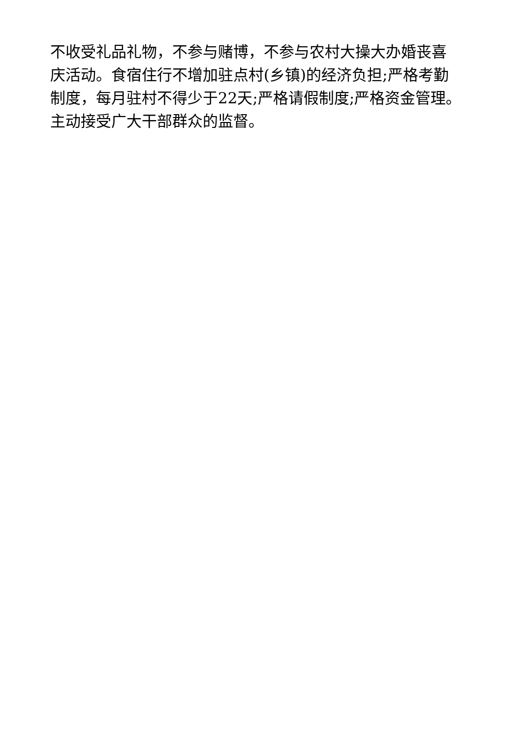不收受礼品礼物，不参与赌博，不参与农村大操大办婚丧喜
庆活动。食宿住行不增加驻点村(乡镇)的经济负担;严格考勤
制度，每月驻村不得少于22天;严格请假制度;严格资金管理。
主动接受广大干部群众的监督。